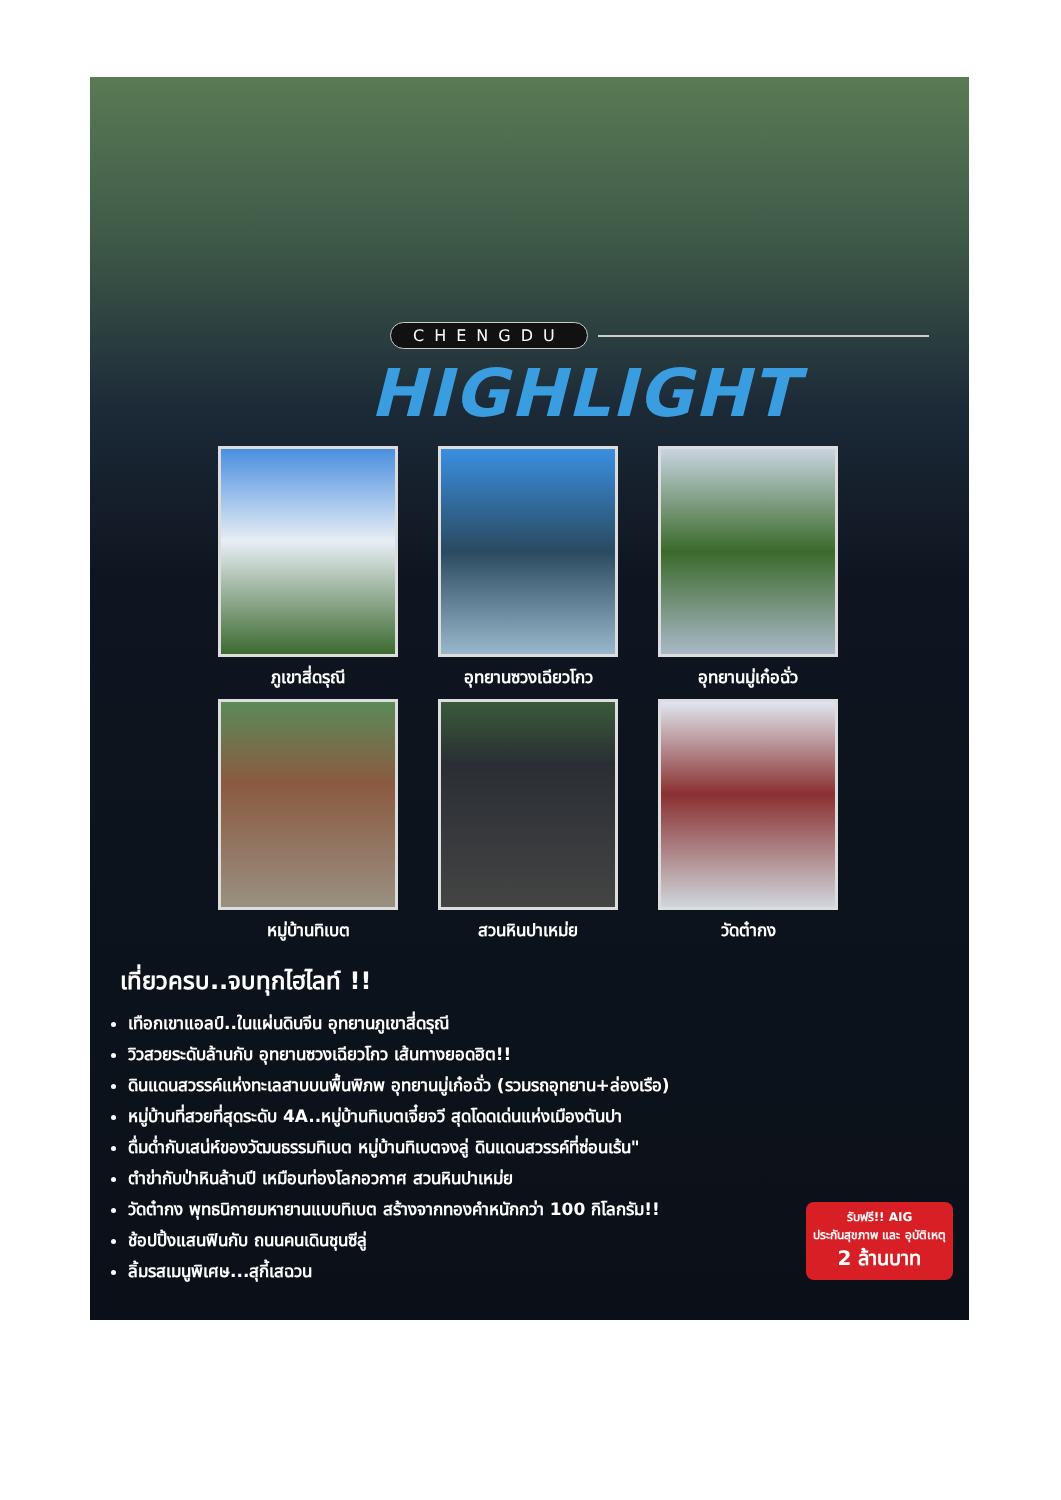CHENGDU
HIGHLIGHT
ภูเขาสี่ดรุณี
อุทยานซวงเฉียวโกว
อุทยานมู่เก๋อฉั่ว
หมู่บ้านทิเบต
สวนหินปาเหม่ย
วัดต๋ากง
รับฟรี!! AIG
ประกันสุขภาพ และ อุบัติเหตุ
2 ล้านบาท
เที่ยวครบ..จบทุกไฮไลท์ !!
เทือกเขาแอลป์..ในแผ่นดินจีน อุทยานภูเขาสี่ดรุณี
วิวสวยระดับล้านกับ อุทยานซวงเฉียวโกว เส้นทางยอดฮิต!!
ดินแดนสวรรค์แห่งทะเลสาบบนพื้นพิภพ อุทยานมู่เก๋อฉั่ว (รวมรถอุทยาน+ล่องเรือ)
หมู่บ้านที่สวยที่สุดระดับ 4A..หมู่บ้านทิเบตเจี๋ยจวี สุดโดดเด่นแห่งเมืองตันปา
ดื่มด่ำกับเสน่ห์ของวัฒนธรรมทิเบต หมู่บ้านทิเบตจงลู่ ดินแดนสวรรค์ที่ซ่อนเร้น"
ตำข่ากับป่าหินล้านปี เหมือนท่องโลกอวกาศ สวนหินปาเหม่ย
วัดต๋ากง พุทธนิกายมหายานแบบทิเบต สร้างจากทองคำหนักกว่า 100 กิโลกรัม!!
ช้อปปิ้งแสนฟินกับ ถนนคนเดินชุนซีลู่
ลิ้มรสเมนูพิเศษ...สุกี้เสฉวน